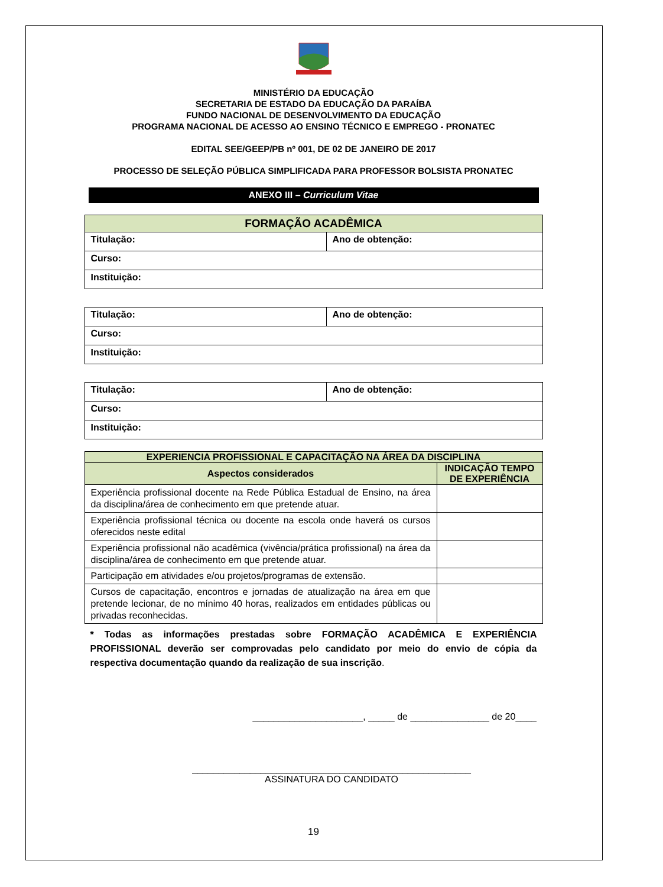MINISTÉRIO DA EDUCAÇÃO
SECRETARIA DE ESTADO DA EDUCAÇÃO DA PARAÍBA
FUNDO NACIONAL DE DESENVOLVIMENTO DA EDUCAÇÃO
PROGRAMA NACIONAL DE ACESSO AO ENSINO TÉCNICO E EMPREGO - PRONATEC
EDITAL SEE/GEEP/PB nº 001, DE 02 DE JANEIRO DE 2017
PROCESSO DE SELEÇÃO PÚBLICA SIMPLIFICADA PARA PROFESSOR BOLSISTA PRONATEC
ANEXO III – Curriculum Vitae
| FORMAÇÃO ACADÊMICA | |
| --- | --- |
| Titulação: | Ano de obtenção: |
| Curso: | |
| Instituição: | |
| Titulação: | Ano de obtenção: |
| Curso: | |
| Instituição: | |
| Titulação: | Ano de obtenção: |
| Curso: | |
| Instituição: | |
| EXPERIENCIA PROFISSIONAL E CAPACITAÇÃO NA ÁREA DA DISCIPLINA | |
| --- | --- |
| Aspectos considerados | INDICAÇÃO TEMPO DE EXPERIÊNCIA |
| Experiência profissional docente na Rede Pública Estadual de Ensino, na área da disciplina/área de conhecimento em que pretende atuar. | |
| Experiência profissional técnica ou docente na escola onde haverá os cursos oferecidos neste edital | |
| Experiência profissional não acadêmica (vivência/prática profissional) na área da disciplina/área de conhecimento em que pretende atuar. | |
| Participação em atividades e/ou projetos/programas de extensão. | |
| Cursos de capacitação, encontros e jornadas de atualização na área em que pretende lecionar, de no mínimo 40 horas, realizados em entidades públicas ou privadas reconhecidas. | |
* Todas as informações prestadas sobre FORMAÇÃO ACADÊMICA E EXPERIÊNCIA PROFISSIONAL deverão ser comprovadas pelo candidato por meio do envio de cópia da respectiva documentação quando da realização de sua inscrição.
_____________________, _____ de _______________ de 20____
_____________________________________________________
ASSINATURA DO CANDIDATO
19